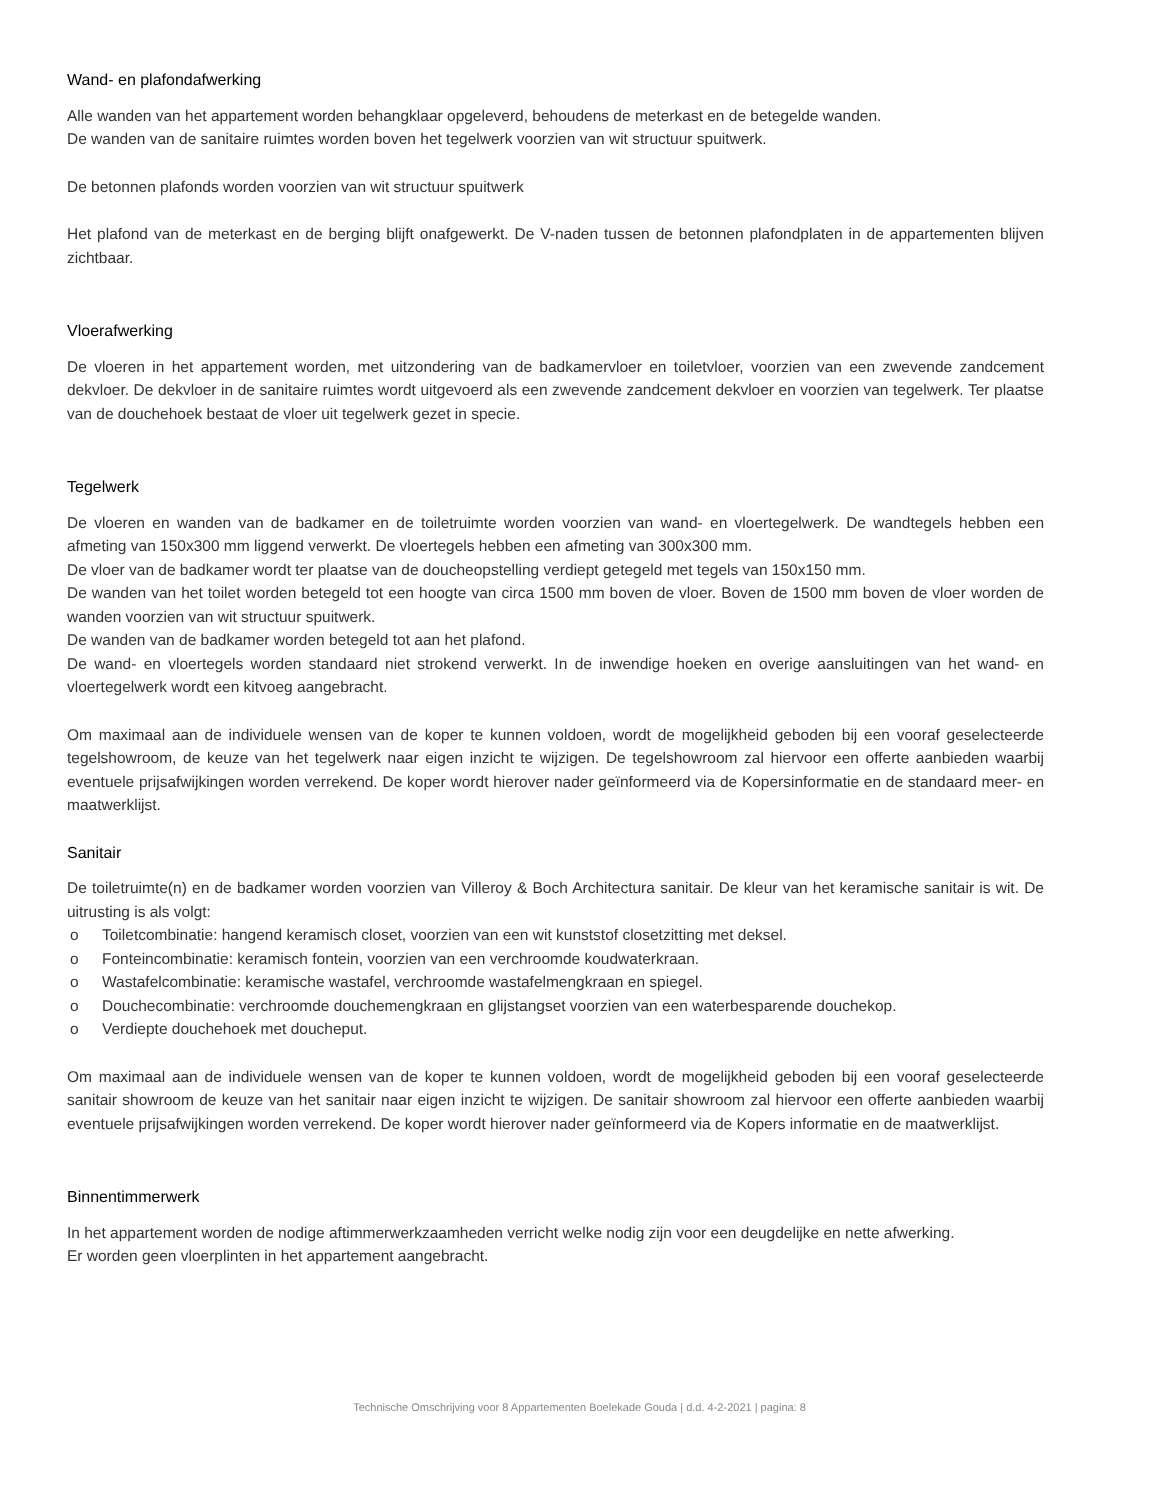Wand- en plafondafwerking
Alle wanden van het appartement worden behangklaar opgeleverd, behoudens de meterkast en de betegelde wanden.
De wanden van de sanitaire ruimtes worden boven het tegelwerk voorzien van wit structuur spuitwerk.
De betonnen plafonds worden voorzien van wit structuur spuitwerk
Het plafond van de meterkast en de berging blijft onafgewerkt. De V-naden tussen de betonnen plafondplaten in de appartementen blijven zichtbaar.
Vloerafwerking
De vloeren in het appartement worden, met uitzondering van de badkamervloer en toiletvloer, voorzien van een zwevende zandcement dekvloer. De dekvloer in de sanitaire ruimtes wordt uitgevoerd als een zwevende zandcement dekvloer en voorzien van tegelwerk. Ter plaatse van de douchehoek bestaat de vloer uit tegelwerk gezet in specie.
Tegelwerk
De vloeren en wanden van de badkamer en de toiletruimte worden voorzien van wand- en vloertegelwerk. De wandtegels hebben een afmeting van 150x300 mm liggend verwerkt. De vloertegels hebben een afmeting van 300x300 mm.
De vloer van de badkamer wordt ter plaatse van de doucheopstelling verdiept getegeld met tegels van 150x150 mm.
De wanden van het toilet worden betegeld tot een hoogte van circa 1500 mm boven de vloer. Boven de 1500 mm boven de vloer worden de wanden voorzien van wit structuur spuitwerk.
De wanden van de badkamer worden betegeld tot aan het plafond.
De wand- en vloertegels worden standaard niet strokend verwerkt. In de inwendige hoeken en overige aansluitingen van het wand- en vloertegelwerk wordt een kitvoeg aangebracht.
Om maximaal aan de individuele wensen van de koper te kunnen voldoen, wordt de mogelijkheid geboden bij een vooraf geselecteerde tegelshowroom, de keuze van het tegelwerk naar eigen inzicht te wijzigen. De tegelshowroom zal hiervoor een offerte aanbieden waarbij eventuele prijsafwijkingen worden verrekend. De koper wordt hierover nader geïnformeerd via de Kopersinformatie en de standaard meer- en maatwerklijst.
Sanitair
De toiletruimte(n) en de badkamer worden voorzien van Villeroy & Boch Architectura sanitair. De kleur van het keramische sanitair is wit. De uitrusting is als volgt:
o Toiletcombinatie: hangend keramisch closet, voorzien van een wit kunststof closetzitting met deksel.
o Fonteincombinatie: keramisch fontein, voorzien van een verchroomde koudwaterkraan.
o Wastafelcombinatie: keramische wastafel, verchroomde wastafelmengkraan en spiegel.
o Douchecombinatie: verchroomde douchemengkraan en glijstangset voorzien van een waterbesparende douchekop.
o Verdiepte douchehoek met doucheput.
Om maximaal aan de individuele wensen van de koper te kunnen voldoen, wordt de mogelijkheid geboden bij een vooraf geselecteerde sanitair showroom de keuze van het sanitair naar eigen inzicht te wijzigen. De sanitair showroom zal hiervoor een offerte aanbieden waarbij eventuele prijsafwijkingen worden verrekend. De koper wordt hierover nader geïnformeerd via de Kopers informatie en de maatwerklijst.
Binnentimmerwerk
In het appartement worden de nodige aftimmerwerkzaamheden verricht welke nodig zijn voor een deugdelijke en nette afwerking.
Er worden geen vloerplinten in het appartement aangebracht.
Technische Omschrijving voor 8 Appartementen Boelekade Gouda | d.d. 4-2-2021 | pagina: 8